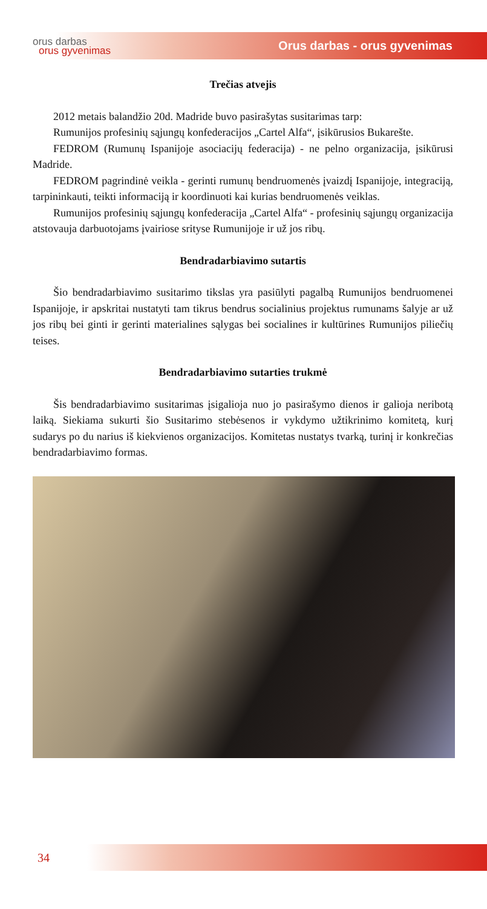orus darbas
orus gyvenimas
Orus darbas - orus gyvenimas
Trečias atvejis
2012 metais balandžio 20d. Madride buvo pasirašytas susitarimas tarp:
Rumunijos profesinių sąjungų konfederacijos „Cartel Alfa“, įsikūrusios Bukarešte.
FEDROM (Rumunų Ispanijoje asociacijų federacija) - ne pelno organizacija, įsikūrusi Madride.
FEDROM pagrindinė veikla - gerinti rumunų bendruomenės įvaizdį Ispanijoje, integraciją, tarpininkauti, teikti informaciją ir koordinuoti kai kurias bendruomenės veiklas.
Rumunijos profesinių sąjungų konfederacija „Cartel Alfa“ - profesinių sąjungų organizacija atstovauja darbuotojams įvairiose srityse Rumunijoje ir už jos ribų.
Bendradarbiavimo sutartis
Šio bendradarbiavimo susitarimo tikslas yra pasiūlyti pagalbą Rumunijos bendruomenei Ispanijoje, ir apskritai nustatyti tam tikrus bendrus socialinius projektus rumunams šalyje ar už jos ribų bei ginti ir gerinti materialines sąlygas bei socialines ir kultūrines Rumunijos piliečių teises.
Bendradarbiavimo sutarties trukmė
Šis bendradarbiavimo susitarimas įsigalioja nuo jo pasirašymo dienos ir galioja neribotą laiką. Siekiama sukurti šio Susitarimo stebėsenos ir vykdymo užtikrinimo komitetą, kurį sudarys po du narius iš kiekvienos organizacijos. Komitetas nustatys tvarką, turinį ir konkrečias bendradarbiavimo formas.
34